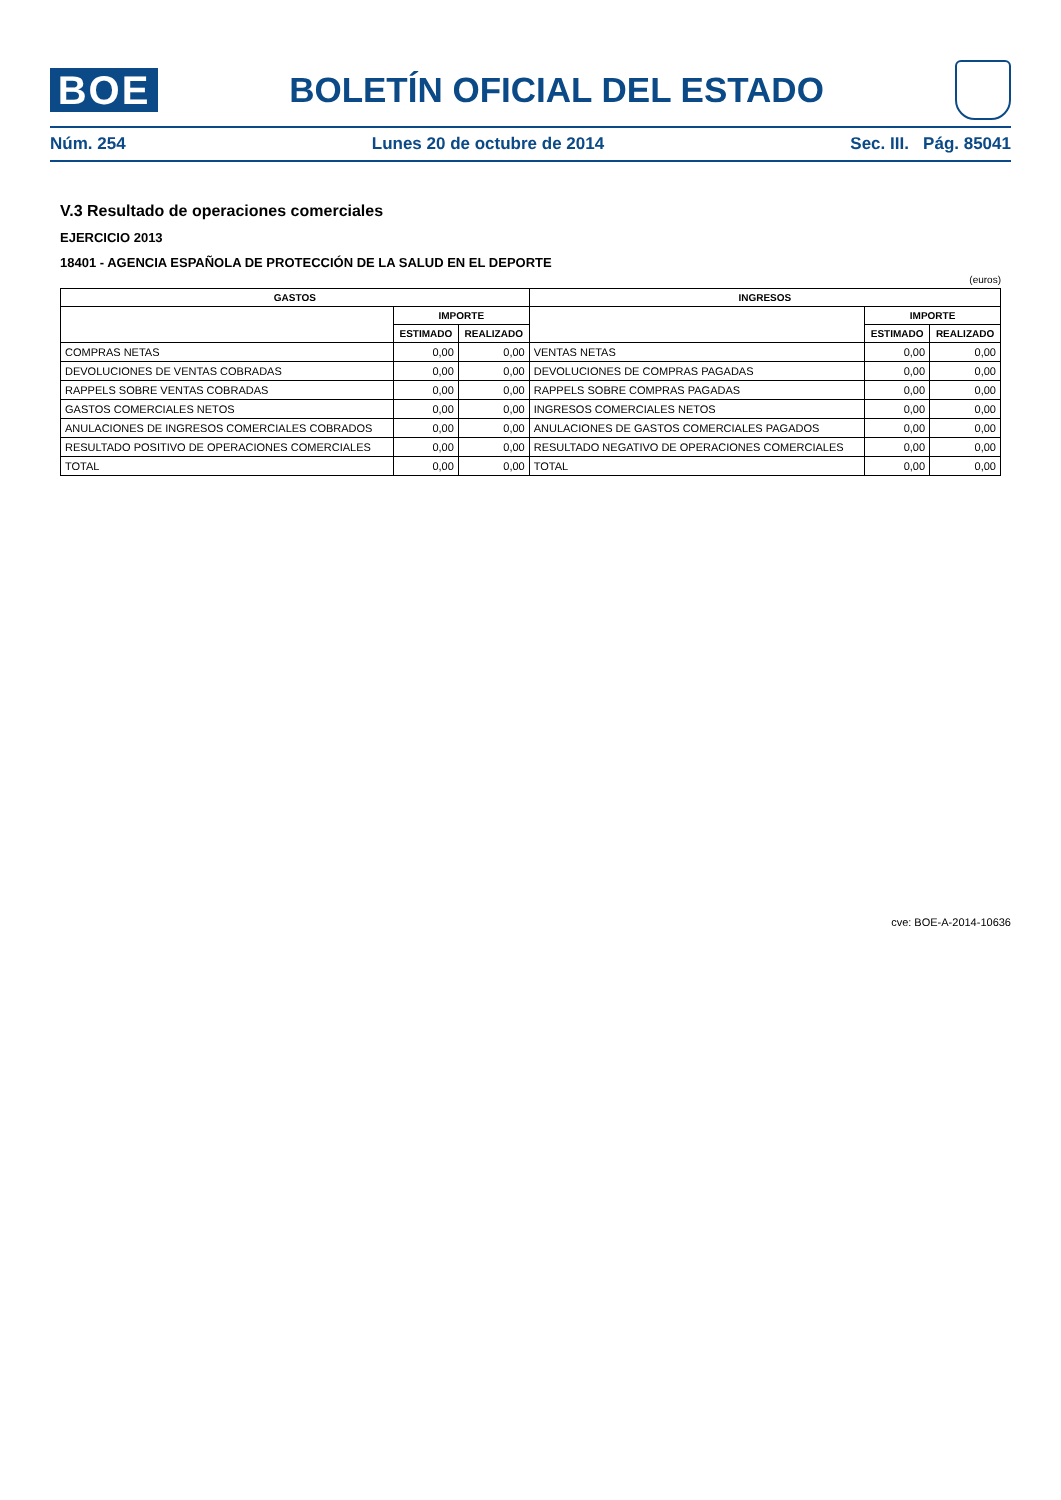BOE
BOLETÍN OFICIAL DEL ESTADO
Núm. 254 Lunes 20 de octubre de 2014 Sec. III. Pág. 85041
V.3 Resultado de operaciones comerciales
EJERCICIO 2013
18401 - AGENCIA ESPAÑOLA DE PROTECCIÓN DE LA SALUD EN EL DEPORTE
(euros)
| GASTOS | | | INGRESOS | | |
| --- | --- | --- | --- | --- | --- |
| | IMPORTE | | | IMPORTE | |
| | ESTIMADO | REALIZADO | | ESTIMADO | REALIZADO |
| COMPRAS NETAS | 0,00 | 0,00 | VENTAS NETAS | 0,00 | 0,00 |
| DEVOLUCIONES DE VENTAS COBRADAS | 0,00 | 0,00 | DEVOLUCIONES DE COMPRAS PAGADAS | 0,00 | 0,00 |
| RAPPELS SOBRE VENTAS COBRADAS | 0,00 | 0,00 | RAPPELS SOBRE COMPRAS PAGADAS | 0,00 | 0,00 |
| GASTOS COMERCIALES NETOS | 0,00 | 0,00 | INGRESOS COMERCIALES NETOS | 0,00 | 0,00 |
| ANULACIONES DE INGRESOS COMERCIALES COBRADOS | 0,00 | 0,00 | ANULACIONES DE GASTOS COMERCIALES PAGADOS | 0,00 | 0,00 |
| RESULTADO POSITIVO DE OPERACIONES COMERCIALES | 0,00 | 0,00 | RESULTADO NEGATIVO DE OPERACIONES COMERCIALES | 0,00 | 0,00 |
| TOTAL | 0,00 | 0,00 | TOTAL | 0,00 | 0,00 |
cve: BOE-A-2014-10636